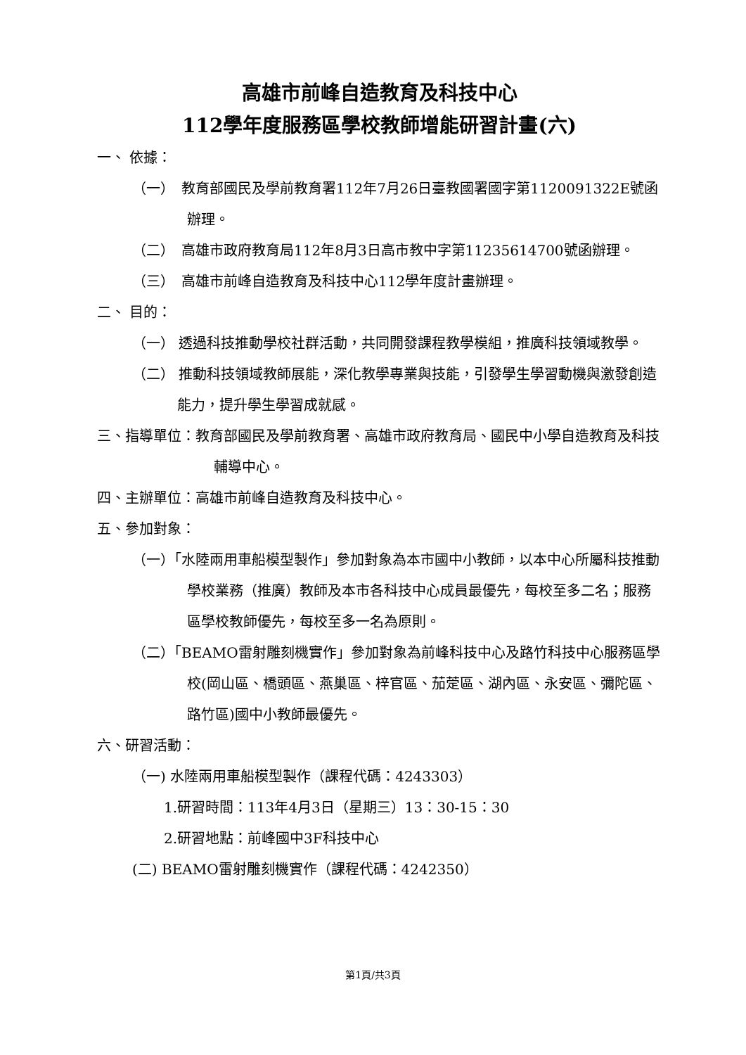高雄市前峰自造教育及科技中心
112學年度服務區學校教師增能研習計畫(六)
一、 依據：
（一）　教育部國民及學前教育署112年7月26日臺教國署國字第1120091322E號函辦理。
（二）　高雄市政府教育局112年8月3日高市教中字第11235614700號函辦理。
（三）　高雄市前峰自造教育及科技中心112學年度計畫辦理。
二、 目的：
（一） 透過科技推動學校社群活動，共同開發課程教學模組，推廣科技領域教學。
（二） 推動科技領域教師展能，深化教學專業與技能，引發學生學習動機與激發創造能力，提升學生學習成就感。
三、指導單位：教育部國民及學前教育署、高雄市政府教育局、國民中小學自造教育及科技輔導中心。
四、主辦單位：高雄市前峰自造教育及科技中心。
五、參加對象：
（一）「水陸兩用車船模型製作」參加對象為本市國中小教師，以本中心所屬科技推動學校業務（推廣）教師及本市各科技中心成員最優先，每校至多二名；服務區學校教師優先，每校至多一名為原則。
（二）「BEAMO雷射雕刻機實作」參加對象為前峰科技中心及路竹科技中心服務區學校(岡山區、橋頭區、燕巢區、梓官區、茄萣區、湖內區、永安區、彌陀區、路竹區)國中小教師最優先。
六、研習活動：
（一) 水陸兩用車船模型製作（課程代碼：4243303）
1.研習時間：113年4月3日（星期三）13：30-15：30
2.研習地點：前峰國中3F科技中心
(二) BEAMO雷射雕刻機實作（課程代碼：4242350）
第1頁/共3頁